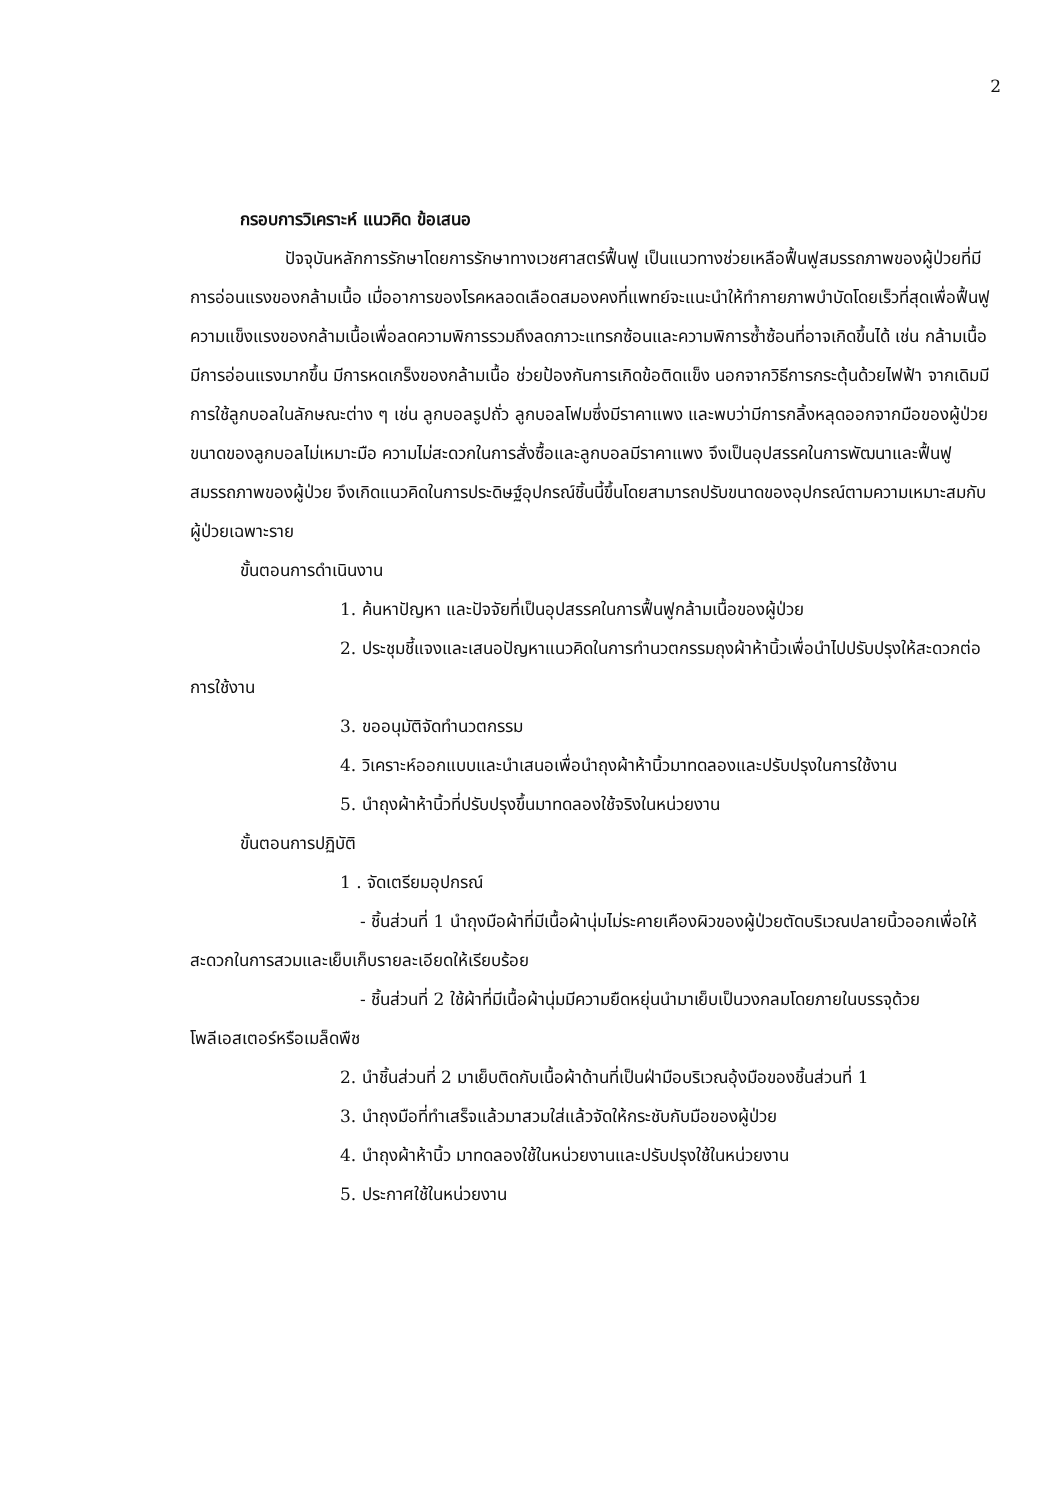2
กรอบการวิเคราะห์ แนวคิด ข้อเสนอ
ปัจจุบันหลักการรักษาโดยการรักษาทางเวชศาสตร์ฟื้นฟู เป็นแนวทางช่วยเหลือฟื้นฟูสมรรถภาพของผู้ป่วยที่มีการอ่อนแรงของกล้ามเนื้อ เมื่ออาการของโรคหลอดเลือดสมองคงที่แพทย์จะแนะนำให้ทำกายภาพบำบัดโดยเร็วที่สุดเพื่อฟื้นฟูความแข็งแรงของกล้ามเนื้อเพื่อลดความพิการรวมถึงลดภาวะแทรกซ้อนและความพิการซ้ำซ้อนที่อาจเกิดขึ้นได้ เช่น กล้ามเนื้อมีการอ่อนแรงมากขึ้น มีการหดเกร็งของกล้ามเนื้อ ช่วยป้องกันการเกิดข้อติดแข็ง นอกจากวิธีการกระตุ้นด้วยไฟฟ้า จากเดิมมีการใช้ลูกบอลในลักษณะต่าง ๆ เช่น ลูกบอลรูปถั่ว ลูกบอลโฟมซึ่งมีราคาแพง และพบว่ามีการกลิ้งหลุดออกจากมือของผู้ป่วย ขนาดของลูกบอลไม่เหมาะมือ ความไม่สะดวกในการสั่งซื้อและลูกบอลมีราคาแพง จึงเป็นอุปสรรคในการพัฒนาและฟื้นฟูสมรรถภาพของผู้ป่วย จึงเกิดแนวคิดในการประดิษฐ์อุปกรณ์ชิ้นนี้ขึ้นโดยสามารถปรับขนาดของอุปกรณ์ตามความเหมาะสมกับผู้ป่วยเฉพาะราย
ขั้นตอนการดำเนินงาน
1. ค้นหาปัญหา และปัจจัยที่เป็นอุปสรรคในการฟื้นฟูกล้ามเนื้อของผู้ป่วย
2. ประชุมชี้แจงและเสนอปัญหาแนวคิดในการทำนวตกรรมถุงผ้าห้านิ้วเพื่อนำไปปรับปรุงให้สะดวกต่อการใช้งาน
3. ขออนุมัติจัดทำนวตกรรม
4. วิเคราะห์ออกแบบและนำเสนอเพื่อนำถุงผ้าห้านิ้วมาทดลองและปรับปรุงในการใช้งาน
5. นำถุงผ้าห้านิ้วที่ปรับปรุงขึ้นมาทดลองใช้จริงในหน่วยงาน
ขั้นตอนการปฏิบัติ
1 . จัดเตรียมอุปกรณ์
- ชิ้นส่วนที่ 1 นำถุงมือผ้าที่มีเนื้อผ้านุ่มไม่ระคายเคืองผิวของผู้ป่วยตัดบริเวณปลายนิ้วออกเพื่อให้สะดวกในการสวมและเย็บเก็บรายละเอียดให้เรียบร้อย
- ชิ้นส่วนที่ 2 ใช้ผ้าที่มีเนื้อผ้านุ่มมีความยืดหยุ่นนำมาเย็บเป็นวงกลมโดยภายในบรรจุด้วยโพลีเอสเตอร์หรือเมล็ดพืช
2. นำชิ้นส่วนที่ 2 มาเย็บติดกับเนื้อผ้าด้านที่เป็นฝ่ามือบริเวณอุ้งมือของชิ้นส่วนที่ 1
3. นำถุงมือที่ทำเสร็จแล้วมาสวมใส่แล้วจัดให้กระชับกับมือของผู้ป่วย
4. นำถุงผ้าห้านิ้ว มาทดลองใช้ในหน่วยงานและปรับปรุงใช้ในหน่วยงาน
5. ประกาศใช้ในหน่วยงาน